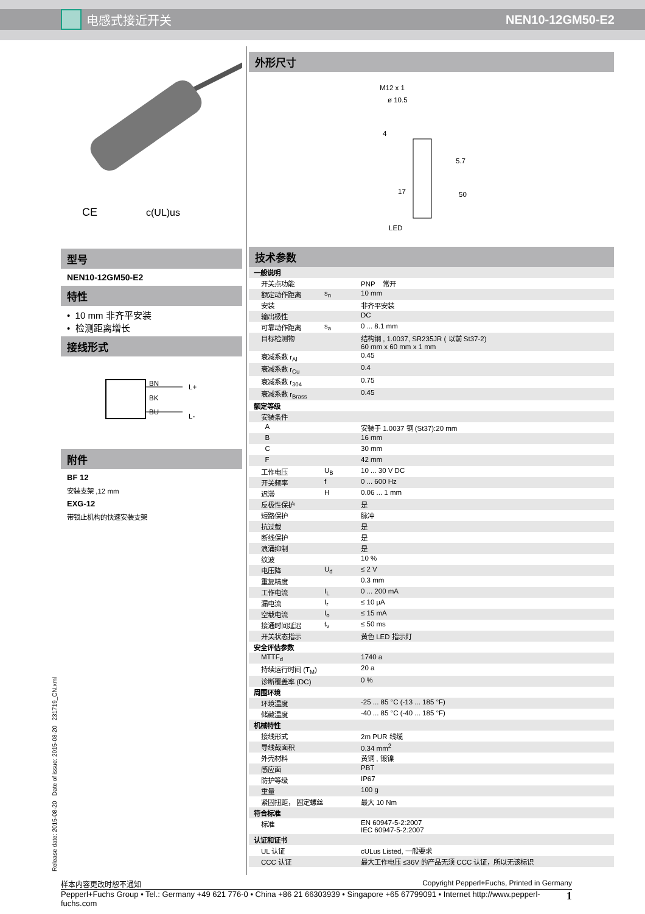电感式接近开关 NEN10-12GM50-E2
CE
c(UL)us
型号
NEN10-12GM50-E2
特性
• 10 mm 非齐平安装
• 检测距离增长
接线形式
BN
BK
BU
L+
L-
附件
BF 12
安装支架 ,12 mm
EXG-12
带锁止机构的快速安装支架
外形尺寸
M12 x 1
ø 10.5
5.7
50
4
17
LED
技术参数
| 一般说明 | | |
| 开关点功能 | | PNP 常开 |
| 额定动作距离 | s<sub>n</sub> | 10 mm |
| 安装 | | 非齐平安装 |
| 输出极性 | | DC |
| 可靠动作距离 | s<sub>a</sub> | 0 ... 8.1 mm |
| 目标检测物 | | 结构钢 , 1.0037, SR235JR ( 以前 St37-2) 60 mm x 60 mm x 1 mm |
| 衰减系数 r<sub>Al</sub> | | 0.45 |
| 衰减系数 r<sub>Cu</sub> | | 0.4 |
| 衰减系数 r<sub>304</sub> | | 0.75 |
| 衰减系数 r<sub>Brass</sub> | | 0.45 |
| 额定等级 | | |
| 安装条件 | | |
| A | | 安装于 1.0037 钢 (St37):20 mm |
| B | | 16 mm |
| C | | 30 mm |
| F | | 42 mm |
| 工作电压 | U<sub>B</sub> | 10 ... 30 V DC |
| 开关频率 | f | 0 ... 600 Hz |
| 迟滞 | H | 0.06 ... 1 mm |
| 反极性保护 | | 是 |
| 短路保护 | | 脉冲 |
| 抗过载 | | 是 |
| 断线保护 | | 是 |
| 浪涌抑制 | | 是 |
| 纹波 | | 10 % |
| 电压降 | U<sub>d</sub> | ≤ 2 V |
| 重复精度 | | 0.3 mm |
| 工作电流 | I<sub>L</sub> | 0 ... 200 mA |
| 漏电流 | I<sub>r</sub> | ≤ 10 µA |
| 空载电流 | I<sub>o</sub> | ≤ 15 mA |
| 接通时间延迟 | t<sub>v</sub> | ≤ 50 ms |
| 开关状态指示 | | 黄色 LED 指示灯 |
| 安全评估参数 | | |
| MTTF<sub>d</sub> | | 1740 a |
| 持续运行时间 (T<sub>M</sub>) | | 20 a |
| 诊断覆盖率 (DC) | | 0 % |
| 周围环境 | | |
| 环境温度 | | -25 ... 85 °C (-13 ... 185 °F) |
| 储藏温度 | | -40 ... 85 °C (-40 ... 185 °F) |
| 机械特性 | | |
| 接线形式 | | 2m PUR 线缆 |
| 导线截面积 | | 0.34 mm<sup>2</sup> |
| 外壳材料 | | 黄铜 , 镀镍 |
| 感应面 | | PBT |
| 防护等级 | | IP67 |
| 重量 | | 100 g |
| 紧固扭距， 固定螺丝 | | 最大 10 Nm |
| 符合标准 | | |
| 标准 | | EN 60947-5-2:2007 IEC 60947-5-2:2007 |
| 认证和证书 | | |
| UL 认证 | | cULus Listed, 一般要求 |
| CCC 认证 | | 最大工作电压 ≤36V 的产品无须 CCC 认证，所以无该标识 |
Release date: 2015-08-20 Date of issue: 2015-08-20 231719_CN.xml
样本内容更改时恕不通知 Copyright Pepperl+Fuchs, Printed in Germany
Pepperl+Fuchs Group • Tel.: Germany +49 621 776-0 • China +86 21 66303939 • Singapore +65 67799091 • Internet http://www.pepperl-fuchs.com 1